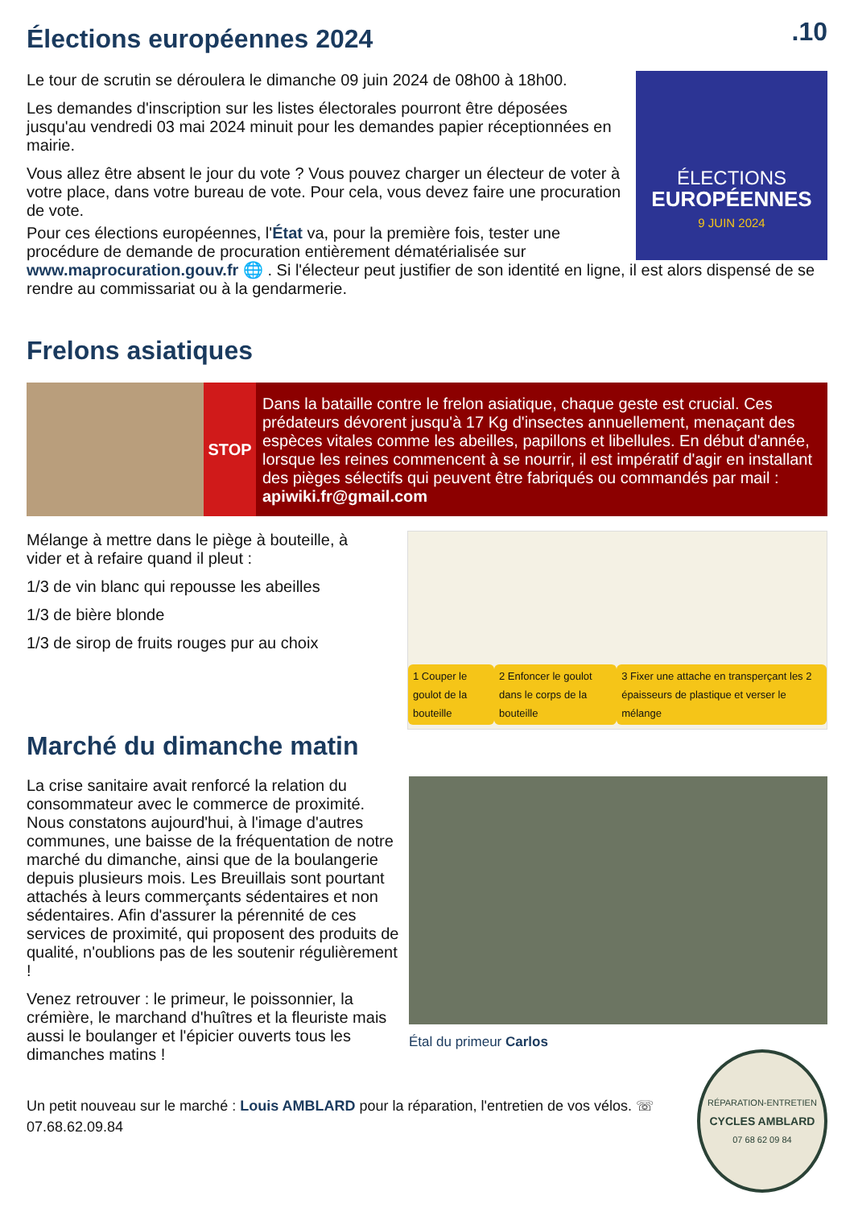Élections européennes 2024
.10
Le tour de scrutin se déroulera le dimanche 09 juin 2024 de 08h00 à 18h00.
Les demandes d'inscription sur les listes électorales pourront être déposées jusqu'au vendredi 03 mai 2024 minuit pour les demandes papier réceptionnées en mairie.
Vous allez être absent le jour du vote ? Vous pouvez charger un électeur de voter à votre place, dans votre bureau de vote. Pour cela, vous devez faire une procuration de vote.
ÉLECTIONS
EUROPÉENNES
9 JUIN 2024
Pour ces élections européennes, l'État va, pour la première fois, tester une
procédure de demande de procuration entièrement dématérialisée sur
www.maprocuration.gouv.fr 🌐 . Si l'électeur peut justifier de son identité en ligne, il est alors dispensé de se rendre au commissariat ou à la gendarmerie.
Frelons asiatiques
STOP
Dans la bataille contre le frelon asiatique, chaque geste est crucial. Ces prédateurs dévorent jusqu'à 17 Kg d'insectes annuellement, menaçant des espèces vitales comme les abeilles, papillons et libellules. En début d'année, lorsque les reines commencent à se nourrir, il est impératif d'agir en installant des pièges sélectifs qui peuvent être fabriqués ou commandés par mail : apiwiki.fr@gmail.com
Mélange à mettre dans le piège à bouteille, à vider et à refaire quand il pleut :
1/3 de vin blanc qui repousse les abeilles
1/3 de bière blonde
1/3 de sirop de fruits rouges pur au choix
1 Couper le goulot de la bouteille
2 Enfoncer le goulot dans le corps de la bouteille
3 Fixer une attache en transperçant les 2 épaisseurs de plastique et verser le mélange
Marché du dimanche matin
La crise sanitaire avait renforcé la relation du consommateur avec le commerce de proximité. Nous constatons aujourd'hui, à l'image d'autres communes, une baisse de la fréquentation de notre marché du dimanche, ainsi que de la boulangerie depuis plusieurs mois. Les Breuillais sont pourtant attachés à leurs commerçants sédentaires et non sédentaires. Afin d'assurer la pérennité de ces services de proximité, qui proposent des produits de qualité, n'oublions pas de les soutenir régulièrement !
Venez retrouver : le primeur, le poissonnier, la crémière, le marchand d'huîtres et la fleuriste mais aussi le boulanger et l'épicier ouverts tous les dimanches matins !
Étal du primeur Carlos
Un petit nouveau sur le marché : Louis AMBLARD pour la réparation, l'entretien de vos vélos. ☏ 07.68.62.09.84
RÉPARATION-ENTRETIEN
CYCLES AMBLARD
07 68 62 09 84